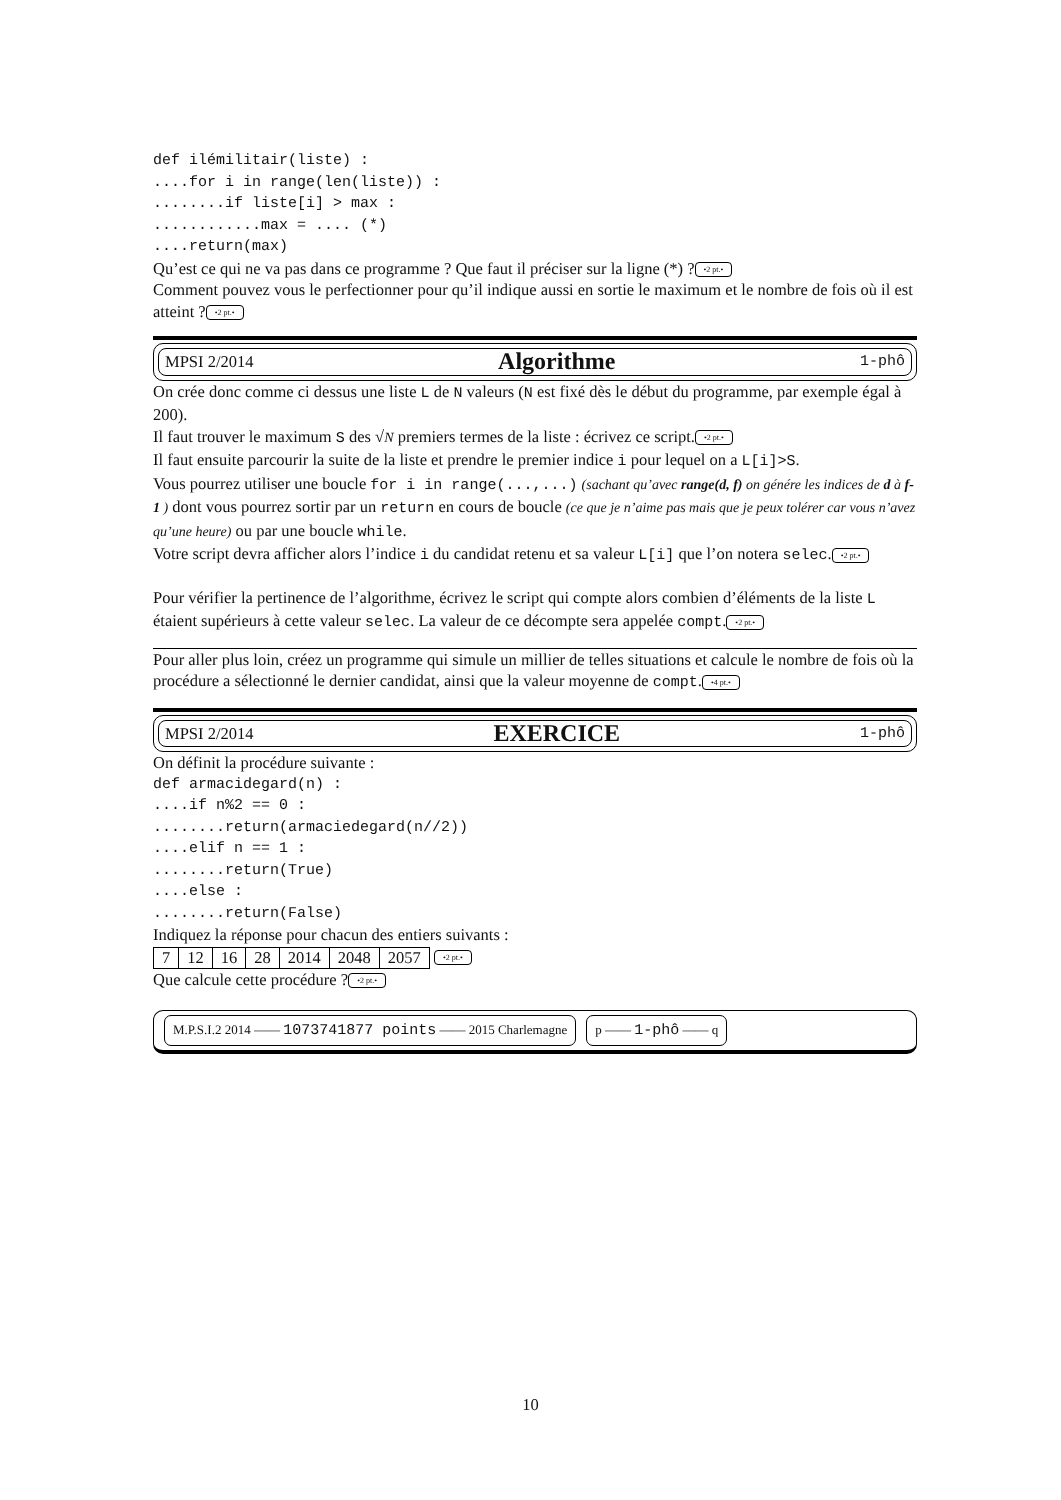def ilémilitair(liste) :
....for i in range(len(liste)) :
........if liste[i] > max :
............max = .... (*)
....return(max)
Qu’est ce qui ne va pas dans ce programme ? Que faut il préciser sur la ligne (*) ? •2 pt.•
Comment pouvez vous le perfectionner pour qu’il indique aussi en sortie le maximum et le nombre de fois où il est atteint ? •2 pt.•
MPSI 2/2014 Algorithme 1-phô
On crée donc comme ci dessus une liste L de N valeurs (N est fixé dès le début du programme, par exemple égal à 200).
Il faut trouver le maximum S des √N premiers termes de la liste : écrivez ce script. •2 pt.•
Il faut ensuite parcourir la suite de la liste et prendre le premier indice i pour lequel on a L[i]>S.
Vous pourrez utiliser une boucle for i in range(...,...) (sachant qu’avec range(d, f) on génére les indices de d à f-1 ) dont vous pourrez sortir par un return en cours de boucle (ce que je n’aime pas mais que je peux tolérer car vous n’avez qu’une heure) ou par une boucle while.
Votre script devra afficher alors l’indice i du candidat retenu et sa valeur L[i] que l’on notera selec. •2 pt.•
Pour vérifier la pertinence de l’algorithme, écrivez le script qui compte alors combien d’éléments de la liste L étaient supérieurs à cette valeur selec. La valeur de ce décompte sera appelée compt. •2 pt.•
Pour aller plus loin, créez un programme qui simule un millier de telles situations et calcule le nombre de fois où la procédure a sélectionné le dernier candidat, ainsi que la valeur moyenne de compt. •4 pt.•
MPSI 2/2014 EXERCICE 1-phô
On définit la procédure suivante :
def armacidegard(n) :
....if n%2 == 0 :
........return(armaciedegard(n//2))
....elif n == 1 :
........return(True)
....else :
........return(False)
Indiquez la réponse pour chacun des entiers suivants :
| 7 | 12 | 16 | 28 | 2014 | 2048 | 2057 |
•2 pt.•
Que calcule cette procédure ? •2 pt.•
M.P.S.I.2 2014 —— 1073741877 points —— 2015 Charlemagne
p —— 1-phô —— q
10